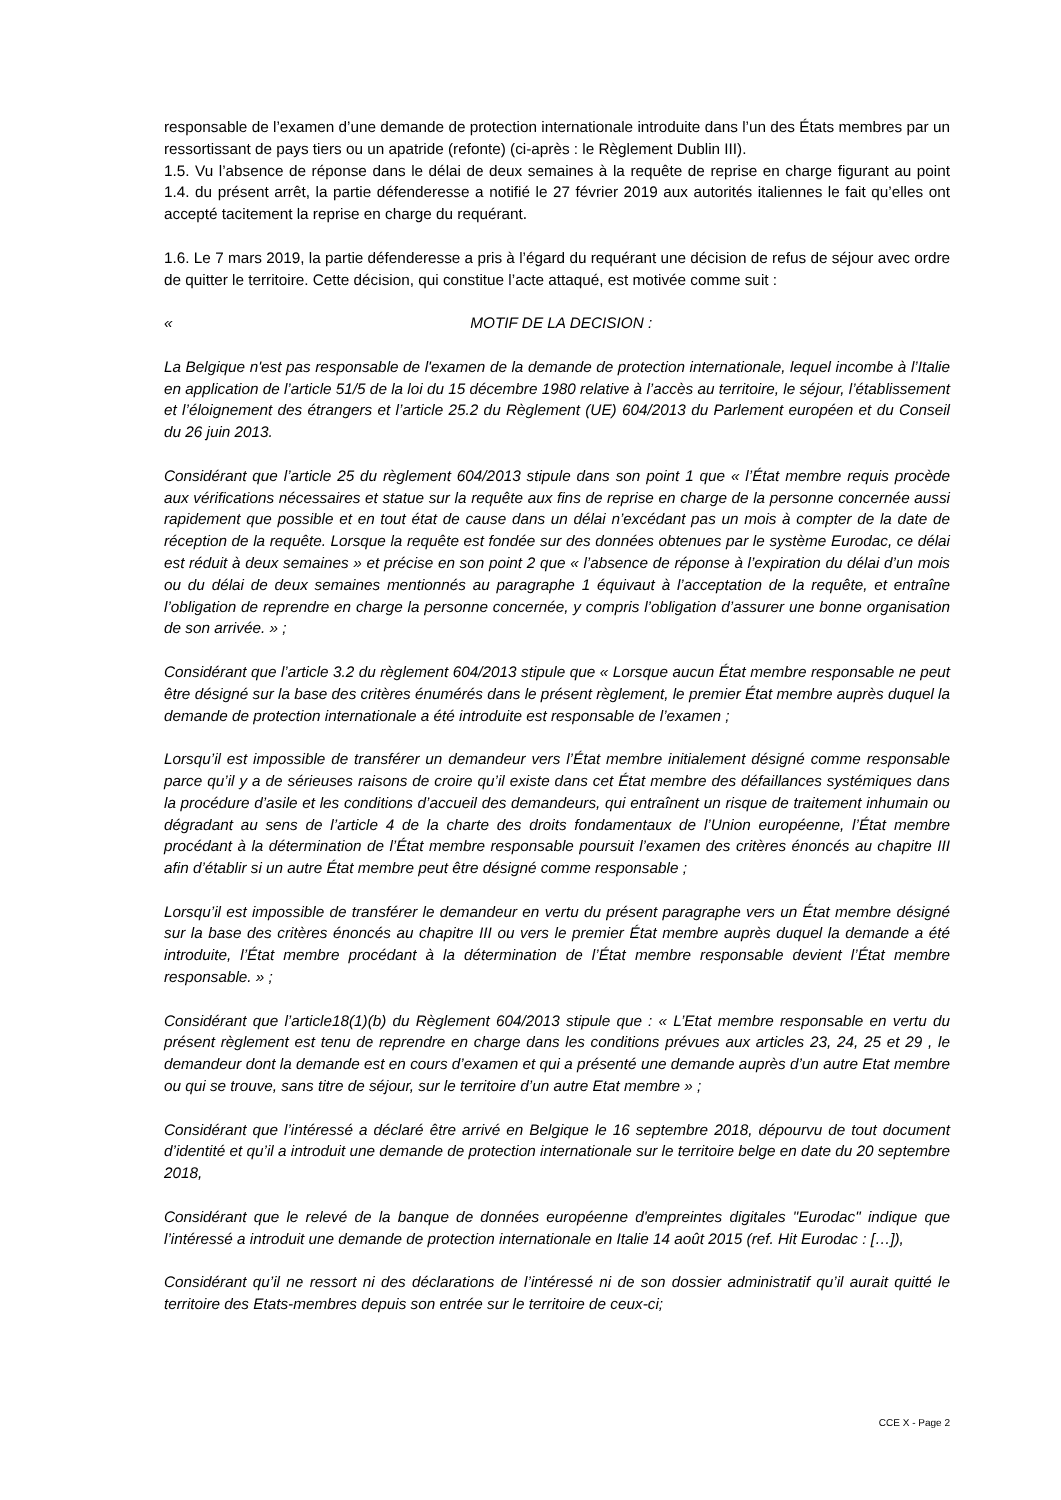responsable de l’examen d’une demande de protection internationale introduite dans l’un des États membres par un ressortissant de pays tiers ou un apatride (refonte) (ci-après : le Règlement Dublin III).
1.5. Vu l’absence de réponse dans le délai de deux semaines à la requête de reprise en charge figurant au point 1.4. du présent arrêt, la partie défenderesse a notifié le 27 février 2019 aux autorités italiennes le fait qu’elles ont accepté tacitement la reprise en charge du requérant.
1.6. Le 7 mars 2019, la partie défenderesse a pris à l’égard du requérant une décision de refus de séjour avec ordre de quitter le territoire. Cette décision, qui constitue l’acte attaqué, est motivée comme suit :
« MOTIF DE LA DECISION :
La Belgique n'est pas responsable de l'examen de la demande de protection internationale, lequel incombe à l’Italie en application de l’article 51/5 de la loi du 15 décembre 1980 relative à l’accès au territoire, le séjour, l’établissement et l’éloignement des étrangers et l’article 25.2 du Règlement (UE) 604/2013 du Parlement européen et du Conseil du 26 juin 2013.
Considérant que l’article 25 du règlement 604/2013 stipule dans son point 1 que « l’État membre requis procède aux vérifications nécessaires et statue sur la requête aux fins de reprise en charge de la personne concernée aussi rapidement que possible et en tout état de cause dans un délai n’excédant pas un mois à compter de la date de réception de la requête. Lorsque la requête est fondée sur des données obtenues par le système Eurodac, ce délai est réduit à deux semaines » et précise en son point 2 que « l’absence de réponse à l’expiration du délai d’un mois ou du délai de deux semaines mentionnés au paragraphe 1 équivaut à l’acceptation de la requête, et entraîne l’obligation de reprendre en charge la personne concernée, y compris l’obligation d’assurer une bonne organisation de son arrivée. » ;
Considérant que l’article 3.2 du règlement 604/2013 stipule que « Lorsque aucun État membre responsable ne peut être désigné sur la base des critères énumérés dans le présent règlement, le premier État membre auprès duquel la demande de protection internationale a été introduite est responsable de l’examen ;
Lorsqu’il est impossible de transférer un demandeur vers l’État membre initialement désigné comme responsable parce qu’il y a de sérieuses raisons de croire qu’il existe dans cet État membre des défaillances systémiques dans la procédure d’asile et les conditions d’accueil des demandeurs, qui entraînent un risque de traitement inhumain ou dégradant au sens de l’article 4 de la charte des droits fondamentaux de l’Union européenne, l’État membre procédant à la détermination de l’État membre responsable poursuit l’examen des critères énoncés au chapitre III afin d’établir si un autre État membre peut être désigné comme responsable ;
Lorsqu’il est impossible de transférer le demandeur en vertu du présent paragraphe vers un État membre désigné sur la base des critères énoncés au chapitre III ou vers le premier État membre auprès duquel la demande a été introduite, l’État membre procédant à la détermination de l’État membre responsable devient l’État membre responsable. » ;
Considérant que l’article18(1)(b) du Règlement 604/2013 stipule que : « L’Etat membre responsable en vertu du présent règlement est tenu de reprendre en charge dans les conditions prévues aux articles 23, 24, 25 et 29 , le demandeur dont la demande est en cours d’examen et qui a présenté une demande auprès d’un autre Etat membre ou qui se trouve, sans titre de séjour, sur le territoire d’un autre Etat membre » ;
Considérant que l’intéressé a déclaré être arrivé en Belgique le 16 septembre 2018, dépourvu de tout document d’identité et qu’il a introduit une demande de protection internationale sur le territoire belge en date du 20 septembre 2018,
Considérant que le relevé de la banque de données européenne d'empreintes digitales "Eurodac" indique que l’intéressé a introduit une demande de protection internationale en Italie 14 août 2015 (ref. Hit Eurodac : […]),
Considérant qu’il ne ressort ni des déclarations de l’intéressé ni de son dossier administratif qu’il aurait quitté le territoire des Etats-membres depuis son entrée sur le territoire de ceux-ci;
CCE X - Page 2